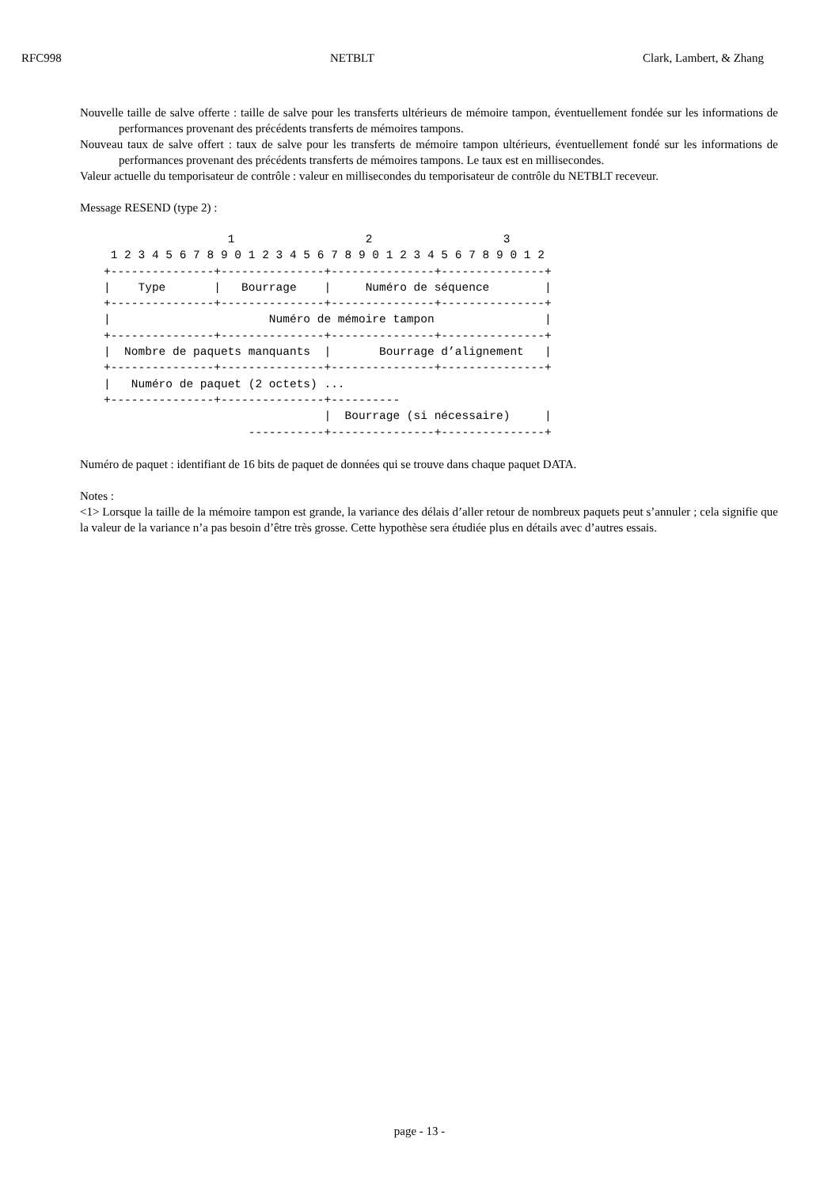RFC998 NETBLT Clark, Lambert, & Zhang
Nouvelle taille de salve offerte : taille de salve pour les transferts ultérieurs de mémoire tampon, éventuellement fondée sur les informations de performances provenant des précédents transferts de mémoires tampons.
Nouveau taux de salve offert : taux de salve pour les transferts de mémoire tampon ultérieurs, éventuellement fondé sur les informations de performances provenant des précédents transferts de mémoires tampons. Le taux est en millisecondes.
Valeur actuelle du temporisateur de contrôle : valeur en millisecondes du temporisateur de contrôle du NETBLT receveur.
Message RESEND (type 2) :
                  1                   2                   3
 1 2 3 4 5 6 7 8 9 0 1 2 3 4 5 6 7 8 9 0 1 2 3 4 5 6 7 8 9 0 1 2
+---------------+---------------+---------------+---------------+
|    Type       |   Bourrage    |     Numéro de séquence        |
+---------------+---------------+---------------+---------------+
|                       Numéro de mémoire tampon                |
+---------------+---------------+---------------+---------------+
|  Nombre de paquets manquants  |       Bourrage d’alignement   |
+---------------+---------------+---------------+---------------+
|   Numéro de paquet (2 octets) ...
+---------------+---------------+----------
                                |  Bourrage (si nécessaire)     |
                     -----------+---------------+---------------+
Numéro de paquet : identifiant de 16 bits de paquet de données qui se trouve dans chaque paquet DATA.
Notes :
<1> Lorsque la taille de la mémoire tampon est grande, la variance des délais d’aller retour de nombreux paquets peut s’annuler ; cela signifie que la valeur de la variance n’a pas besoin d’être très grosse. Cette hypothèse sera étudiée plus en détails avec d’autres essais.
page - 13 -